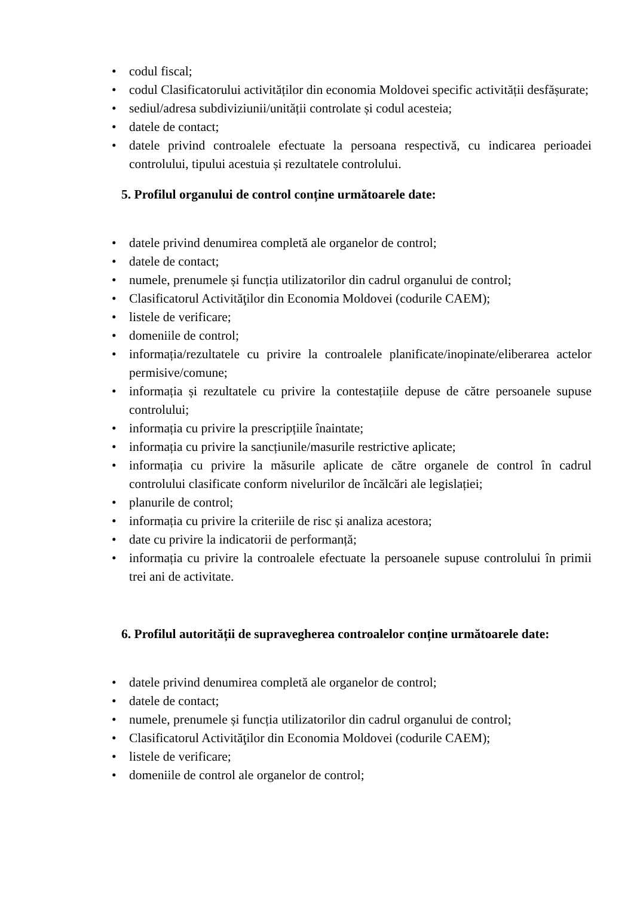• codul fiscal;
• codul Clasificatorului activităților din economia Moldovei specific activității desfășurate;
• sediul/adresa subdiviziunii/unității controlate și codul acesteia;
• datele de contact;
• datele privind controalele efectuate la persoana respectivă, cu indicarea perioadei controlului, tipului acestuia și rezultatele controlului.
5. Profilul organului de control conține următoarele date:
• datele privind denumirea completă ale organelor de control;
• datele de contact;
• numele, prenumele și funcția utilizatorilor din cadrul organului de control;
• Clasificatorul Activităţilor din Economia Moldovei (codurile CAEM);
• listele de verificare;
• domeniile de control;
• informația/rezultatele cu privire la controalele planificate/inopinate/eliberarea actelor permisive/comune;
• informația și rezultatele cu privire la contestațiile depuse de către persoanele supuse controlului;
• informația cu privire la prescripțiile înaintate;
• informația cu privire la sancțiunile/masurile restrictive aplicate;
• informația cu privire la măsurile aplicate de către organele de control în cadrul controlului clasificate conform nivelurilor de încălcări ale legislației;
• planurile de control;
• informația cu privire la criteriile de risc și analiza acestora;
• date cu privire la indicatorii de performanță;
• informația cu privire la controalele efectuate la persoanele supuse controlului în primii trei ani de activitate.
6. Profilul autorității de supravegherea controalelor conține următoarele date:
• datele privind denumirea completă ale organelor de control;
• datele de contact;
• numele, prenumele și funcția utilizatorilor din cadrul organului de control;
• Clasificatorul Activităţilor din Economia Moldovei (codurile CAEM);
• listele de verificare;
• domeniile de control ale organelor de control;